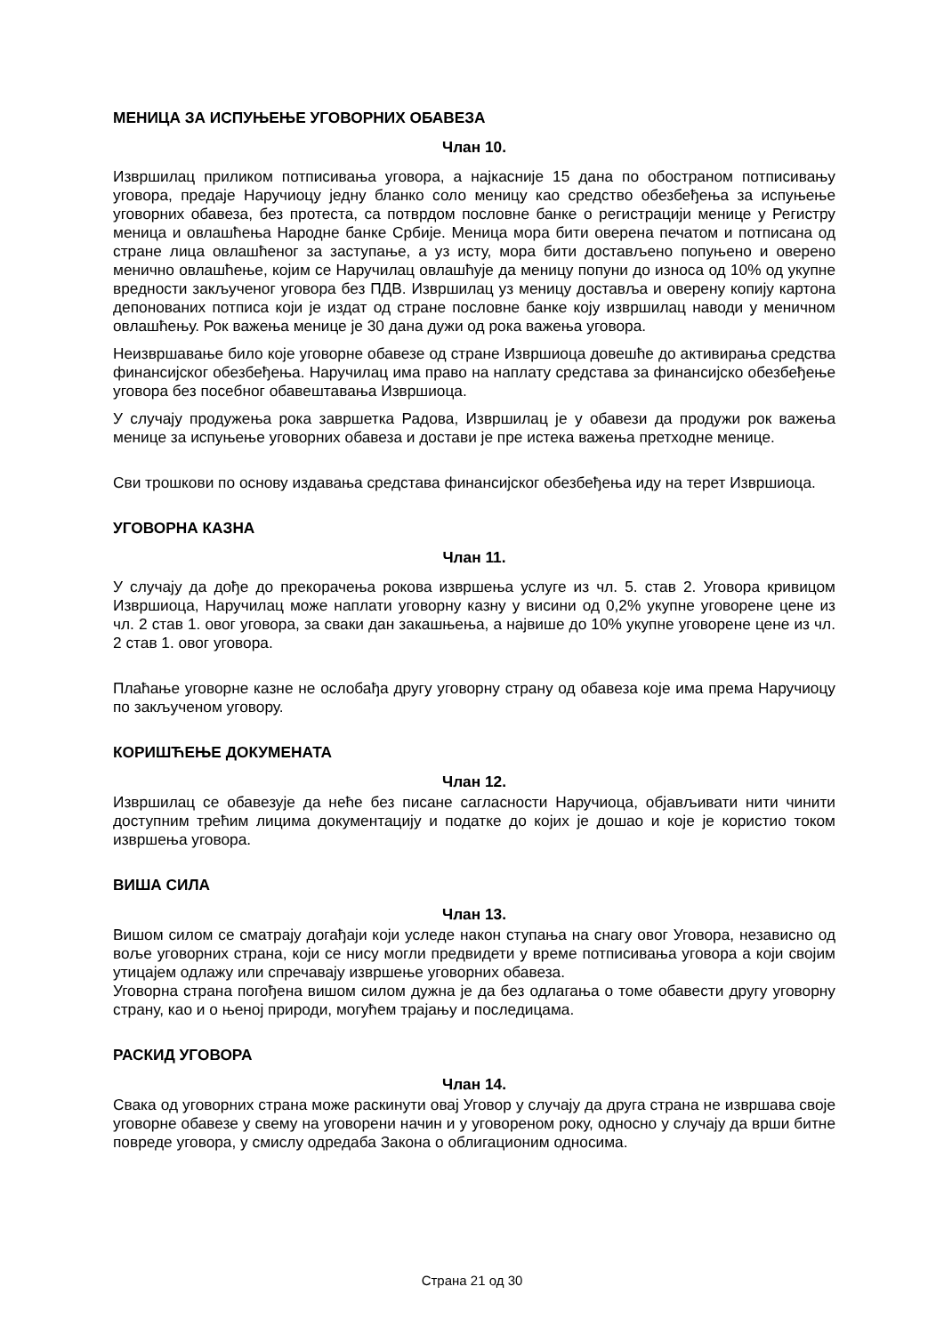МЕНИЦА ЗА ИСПУЊЕЊЕ УГОВОРНИХ ОБАВЕЗА
Члан 10.
Извршилац приликом потписивања уговора, а најкасније 15 дана по обостраном потписивању уговора, предаје Наручиоцу једну бланко соло меницу као средство обезбеђења за испуњење уговорних обавеза, без протеста, са потврдом пословне банке о регистрацији менице у Регистру меница и овлашћења Народне банке Србије. Меница мора бити оверена печатом и потписана од стране лица овлашћеног за заступање, а уз исту, мора бити достављено попуњено и оверено менично овлашћење, којим се Наручилац овлашћује да меницу попуни до износа од 10% од укупне вредности закљученог уговора без ПДВ. Извршилац уз меницу доставља и оверену копију картона депонованих потписа који је издат од стране пословне банке коју извршилац наводи у меничном овлашћењу. Рок важења менице је 30 дана дужи од рока важења уговора.
Неизвршавање било које уговорне обавезе од стране Извршиоца довешће до активирања средства финансијског обезбеђења. Наручилац има право на наплату средстава за финансијско обезбеђење уговора без посебног обавештавања Извршиоца.
У случају продужења рока завршетка Радова, Извршилац је у обавези да продужи рок важења менице за испуњење уговорних обавеза и достави је пре истека важења претходне менице.
Сви трошкови по основу издавања средстава финансијског обезбеђења иду на терет Извршиоца.
УГОВОРНА КАЗНА
Члан 11.
У случају да дође до прекорачења рокова извршења услуге из чл. 5. став 2. Уговора кривицом Извршиоца, Наручилац може наплати уговорну казну у висини од 0,2% укупне уговорене цене из чл. 2 став 1. овог уговора, за сваки дан закашњења, а највише до 10% укупне уговорене цене из чл. 2 став 1. овог уговора.
Плаћање уговорне казне не ослобађа другу уговорну страну од обавеза које има према Наручиоцу по закљученом уговору.
КОРИШЋЕЊЕ ДОКУМЕНАТА
Члан 12.
Извршилац се обавезује да неће без писане сагласности Наручиоца, објављивати нити чинити доступним трећим лицима документацију и податке до којих је дошао и које је користио током извршења уговора.
ВИША СИЛА
Члан 13.
Вишом силом се сматрају догађаји који уследе након ступања на снагу овог Уговора, независно од воље уговорних страна, који се нису могли предвидети у време потписивања уговора а који својим утицајем одлажу или спречавају извршење уговорних обавеза.
Уговорна страна погођена вишом силом дужна је да без одлагања о томе обавести другу уговорну страну, као и о њеној природи, могућем трајању и последицама.
РАСКИД УГОВОРА
Члан 14.
Свака од уговорних страна може раскинути овај Уговор у случају да друга страна не извршава своје уговорне обавезе у свему на уговорени начин и у уговореном року, односно у случају да врши битне повреде уговора, у смислу одредаба Закона о облигационим односима.
Страна 21 од 30